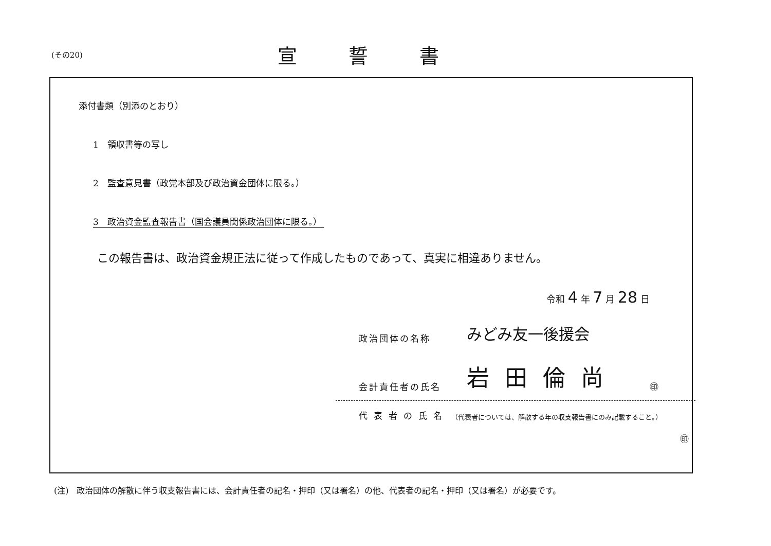(その20)
宣誓書
添付書類（別添のとおり）
1　領収書等の写し
2　監査意見書（政党本部及び政治資金団体に限る。）
3　政治資金監査報告書（国会議員関係政治団体に限る。）
この報告書は、政治資金規正法に従って作成したものであって、真実に相違ありません。
令和 4 年 7 月 28 日
政治団体の名称 みどみ友一後援会
会計責任者の氏名 岩田倫尚 ㊞
代表者の氏名 （代表者については、解散する年の収支報告書にのみ記載すること。）
㊞
(注)　政治団体の解散に伴う収支報告書には、会計責任者の記名・押印（又は署名）の他、代表者の記名・押印（又は署名）が必要です。